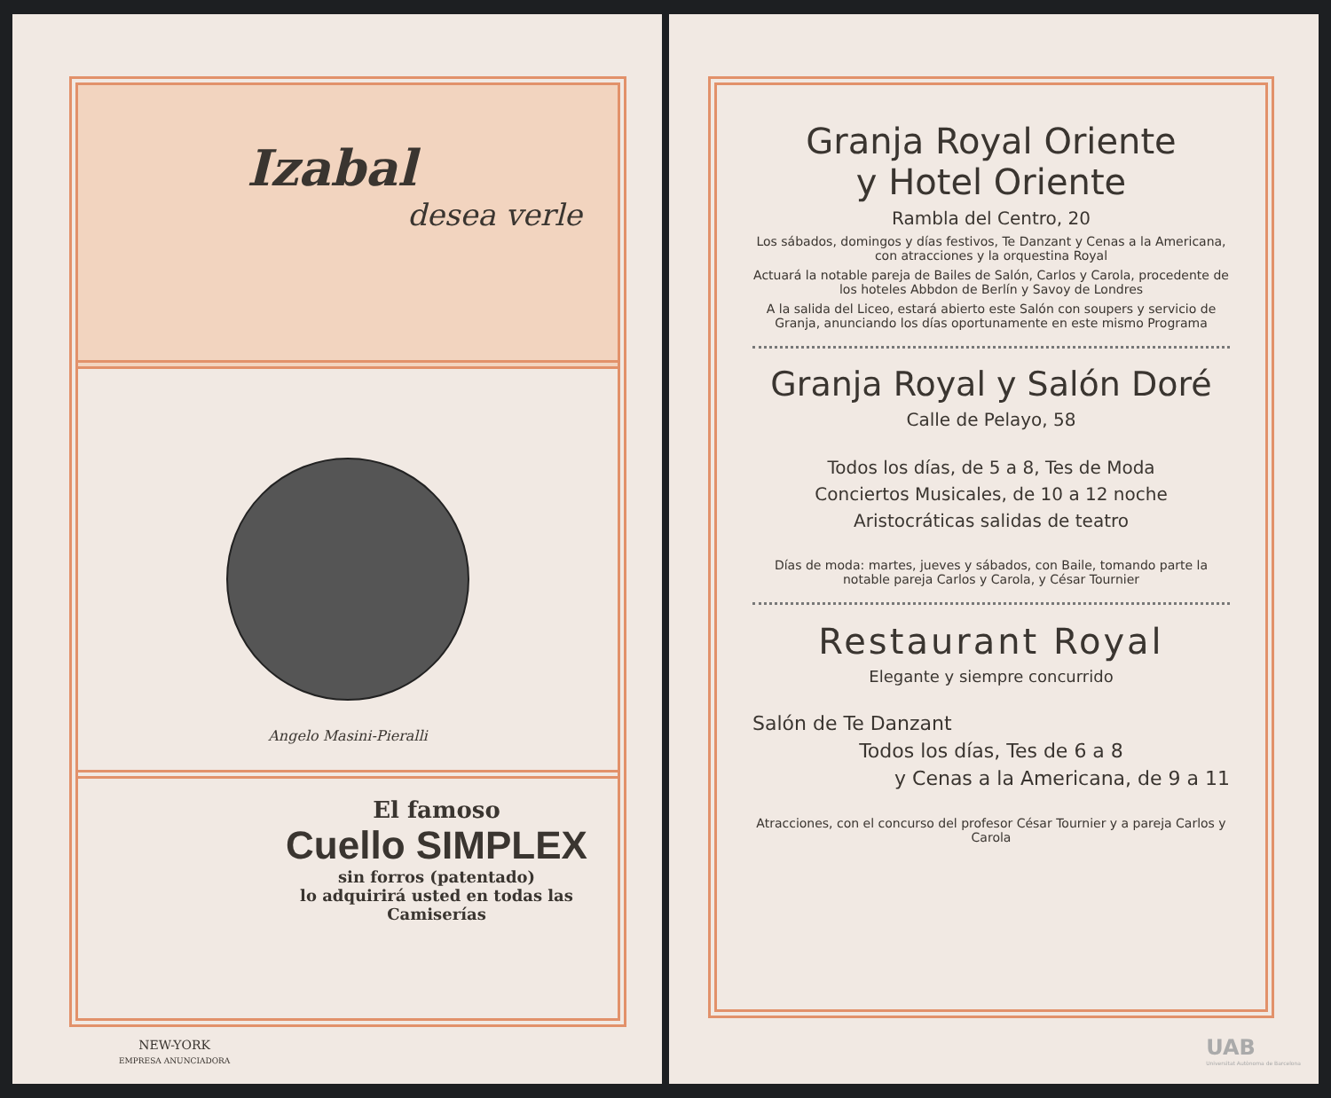Izabal
desea verle
Angelo Masini-Pieralli
El famoso
Cuello SIMPLEX
sin forros (patentado)
lo adquirirá usted en todas las Camiserías
NEW-YORK
EMPRESA ANUNCIADORA
Granja Royal Oriente
y Hotel Oriente
Rambla del Centro, 20
Los sábados, domingos y días festivos, Te Danzant y Cenas a la Americana, con atracciones y la orquestina Royal
Actuará la notable pareja de Bailes de Salón, Carlos y Carola, procedente de los hoteles Abbdon de Berlín y Savoy de Londres
A la salida del Liceo, estará abierto este Salón con soupers y servicio de Granja, anunciando los días oportunamente en este mismo Programa
Granja Royal y Salón Doré
Calle de Pelayo, 58
Todos los días, de 5 a 8, Tes de Moda
Conciertos Musicales, de 10 a 12 noche
Aristocráticas salidas de teatro
Días de moda: martes, jueves y sábados, con Baile, tomando parte la notable pareja Carlos y Carola, y César Tournier
Restaurant Royal
Elegante y siempre concurrido
Salón de Te Danzant
Todos los días, Tes de 6 a 8
y Cenas a la Americana, de 9 a 11
Atracciones, con el concurso del profesor César Tournier y a pareja Carlos y Carola
UAB
Universitat Autònoma de Barcelona